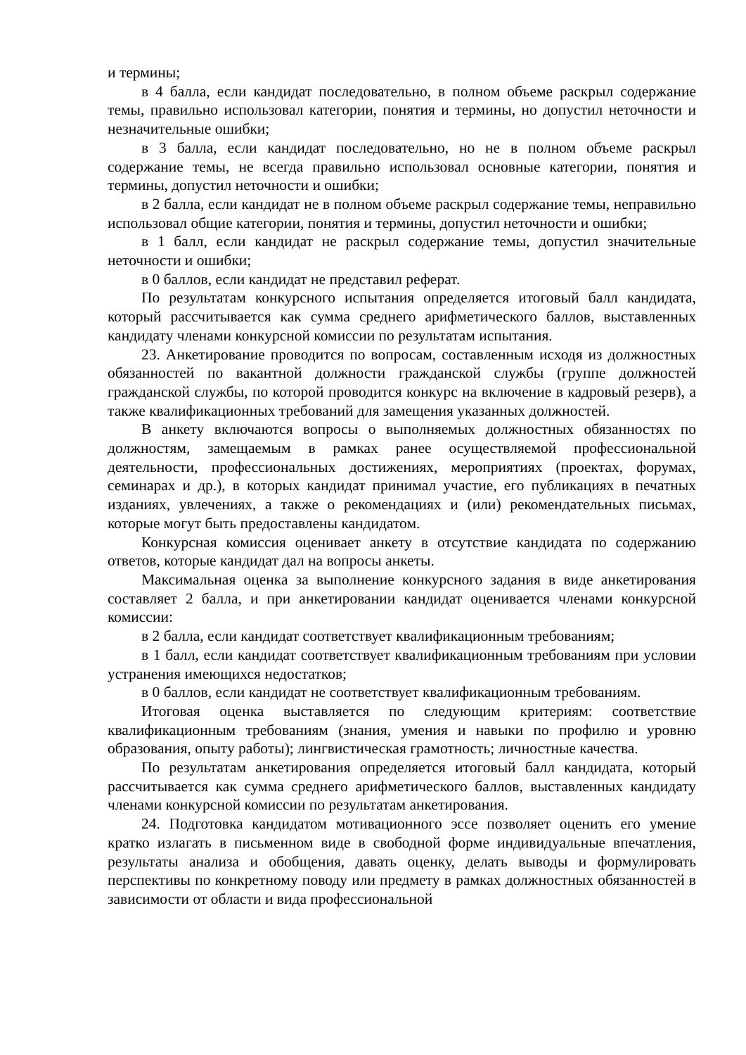и термины;
в 4 балла, если кандидат последовательно, в полном объеме раскрыл содержание темы, правильно использовал категории, понятия и термины, но допустил неточности и незначительные ошибки;
в 3 балла, если кандидат последовательно, но не в полном объеме раскрыл содержание темы, не всегда правильно использовал основные категории, понятия и термины, допустил неточности и ошибки;
в 2 балла, если кандидат не в полном объеме раскрыл содержание темы, неправильно использовал общие категории, понятия и термины, допустил неточности и ошибки;
в 1 балл, если кандидат не раскрыл содержание темы, допустил значительные неточности и ошибки;
в 0 баллов, если кандидат не представил реферат.
По результатам конкурсного испытания определяется итоговый балл кандидата, который рассчитывается как сумма среднего арифметического баллов, выставленных кандидату членами конкурсной комиссии по результатам испытания.
23. Анкетирование проводится по вопросам, составленным исходя из должностных обязанностей по вакантной должности гражданской службы (группе должностей гражданской службы, по которой проводится конкурс на включение в кадровый резерв), а также квалификационных требований для замещения указанных должностей.
В анкету включаются вопросы о выполняемых должностных обязанностях по должностям, замещаемым в рамках ранее осуществляемой профессиональной деятельности, профессиональных достижениях, мероприятиях (проектах, форумах, семинарах и др.), в которых кандидат принимал участие, его публикациях в печатных изданиях, увлечениях, а также о рекомендациях и (или) рекомендательных письмах, которые могут быть предоставлены кандидатом.
Конкурсная комиссия оценивает анкету в отсутствие кандидата по содержанию ответов, которые кандидат дал на вопросы анкеты.
Максимальная оценка за выполнение конкурсного задания в виде анкетирования составляет 2 балла, и при анкетировании кандидат оценивается членами конкурсной комиссии:
в 2 балла, если кандидат соответствует квалификационным требованиям;
в 1 балл, если кандидат соответствует квалификационным требованиям при условии устранения имеющихся недостатков;
в 0 баллов, если кандидат не соответствует квалификационным требованиям.
Итоговая оценка выставляется по следующим критериям: соответствие квалификационным требованиям (знания, умения и навыки по профилю и уровню образования, опыту работы); лингвистическая грамотность; личностные качества.
По результатам анкетирования определяется итоговый балл кандидата, который рассчитывается как сумма среднего арифметического баллов, выставленных кандидату членами конкурсной комиссии по результатам анкетирования.
24. Подготовка кандидатом мотивационного эссе позволяет оценить его умение кратко излагать в письменном виде в свободной форме индивидуальные впечатления, результаты анализа и обобщения, давать оценку, делать выводы и формулировать перспективы по конкретному поводу или предмету в рамках должностных обязанностей в зависимости от области и вида профессиональной